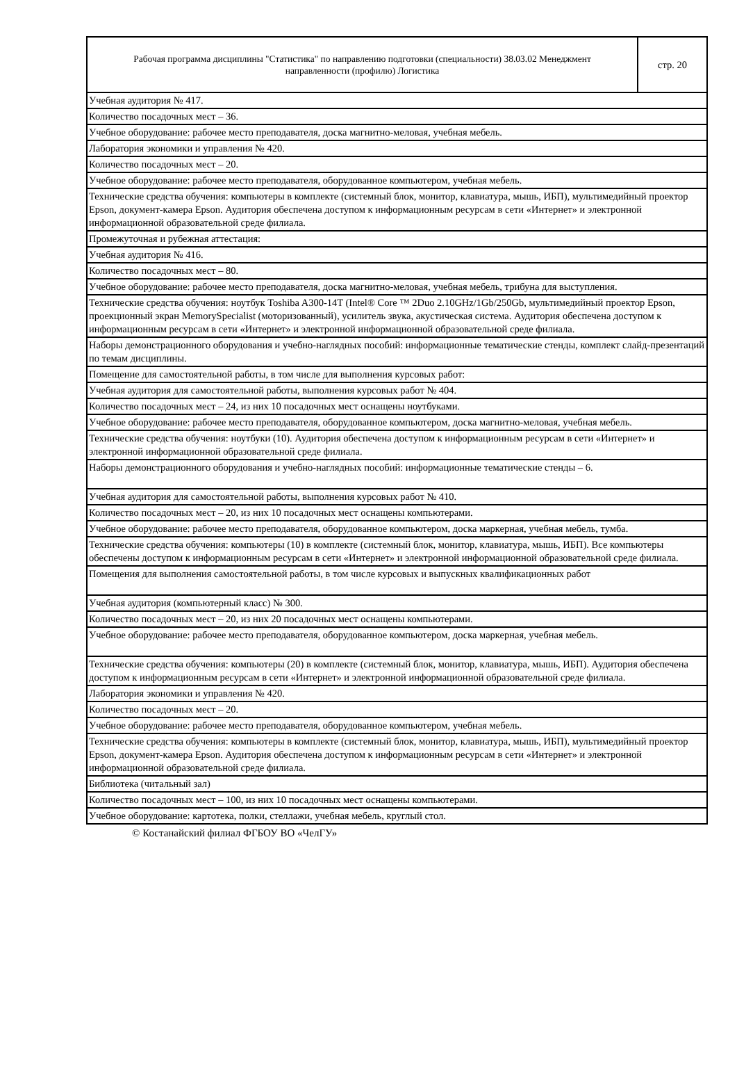Рабочая программа дисциплины "Статистика" по направлению подготовки (специальности) 38.03.02 Менеджмент
направленности (профилю) Логистика
стр. 20
| Учебная аудитория № 417. |
| Количество посадочных мест – 36. |
| Учебное оборудование: рабочее место преподавателя, доска магнитно-меловая, учебная мебель. |
| Лаборатория экономики и управления № 420. |
| Количество посадочных мест – 20. |
| Учебное оборудование: рабочее место преподавателя, оборудованное компьютером, учебная мебель. |
| Технические средства обучения: компьютеры в комплекте (системный блок, монитор, клавиатура, мышь, ИБП), мультимедийный проектор Epson, документ-камера Epson. Аудитория обеспечена доступом к информационным ресурсам в сети «Интернет» и электронной информационной образовательной среде филиала. |
| Промежуточная и рубежная аттестация: |
| Учебная аудитория № 416. |
| Количество посадочных мест – 80. |
| Учебное оборудование: рабочее место преподавателя, доска магнитно-меловая, учебная мебель, трибуна для выступления. |
| Технические средства обучения: ноутбук Toshiba A300-14T (Intel® Core ™ 2Duo 2.10GHz/1Gb/250Gb, мультимедийный проектор Epson, проекционный экран MemorySpecialist (моторизованный), усилитель звука, акустическая система. Аудитория обеспечена доступом к информационным ресурсам в сети «Интернет» и электронной информационной образовательной среде филиала. |
| Наборы демонстрационного оборудования и учебно-наглядных пособий: информационные тематические стенды, комплект слайд-презентаций по темам дисциплины. |
| Помещение для самостоятельной работы, в том числе для выполнения курсовых работ: |
| Учебная аудитория для самостоятельной работы, выполнения курсовых работ № 404. |
| Количество посадочных мест – 24, из них 10 посадочных мест оснащены ноутбуками. |
| Учебное оборудование: рабочее место преподавателя, оборудованное компьютером, доска магнитно-меловая, учебная мебель. |
| Технические средства обучения: ноутбуки (10). Аудитория обеспечена доступом к информационным ресурсам в сети «Интернет» и электронной информационной образовательной среде филиала. |
| Наборы демонстрационного оборудования и учебно-наглядных пособий: информационные тематические стенды – 6. |
| Учебная аудитория для самостоятельной работы, выполнения курсовых работ № 410. |
| Количество посадочных мест – 20, из них 10 посадочных мест оснащены компьютерами. |
| Учебное оборудование: рабочее место преподавателя, оборудованное компьютером, доска маркерная, учебная мебель, тумба. |
| Технические средства обучения: компьютеры (10) в комплекте (системный блок, монитор, клавиатура, мышь, ИБП). Все компьютеры обеспечены доступом к информационным ресурсам в сети «Интернет» и электронной информационной образовательной среде филиала. |
| Помещения для выполнения самостоятельной работы, в том числе курсовых и выпускных квалификационных работ |
| Учебная аудитория (компьютерный класс) № 300. |
| Количество посадочных мест – 20, из них 20 посадочных мест оснащены компьютерами. |
| Учебное оборудование: рабочее место преподавателя, оборудованное компьютером, доска маркерная, учебная мебель. |
| Технические средства обучения: компьютеры (20) в комплекте (системный блок, монитор, клавиатура, мышь, ИБП). Аудитория обеспечена доступом к информационным ресурсам в сети «Интернет» и электронной информационной образовательной среде филиала. |
| Лаборатория экономики и управления № 420. |
| Количество посадочных мест – 20. |
| Учебное оборудование: рабочее место преподавателя, оборудованное компьютером, учебная мебель. |
| Технические средства обучения: компьютеры в комплекте (системный блок, монитор, клавиатура, мышь, ИБП), мультимедийный проектор Epson, документ-камера Epson. Аудитория обеспечена доступом к информационным ресурсам в сети «Интернет» и электронной информационной образовательной среде филиала. |
| Библиотека (читальный зал) |
| Количество посадочных мест – 100, из них 10 посадочных мест оснащены компьютерами. |
| Учебное оборудование: картотека, полки, стеллажи, учебная мебель, круглый стол. |
© Костанайский филиал ФГБОУ ВО «ЧелГУ»